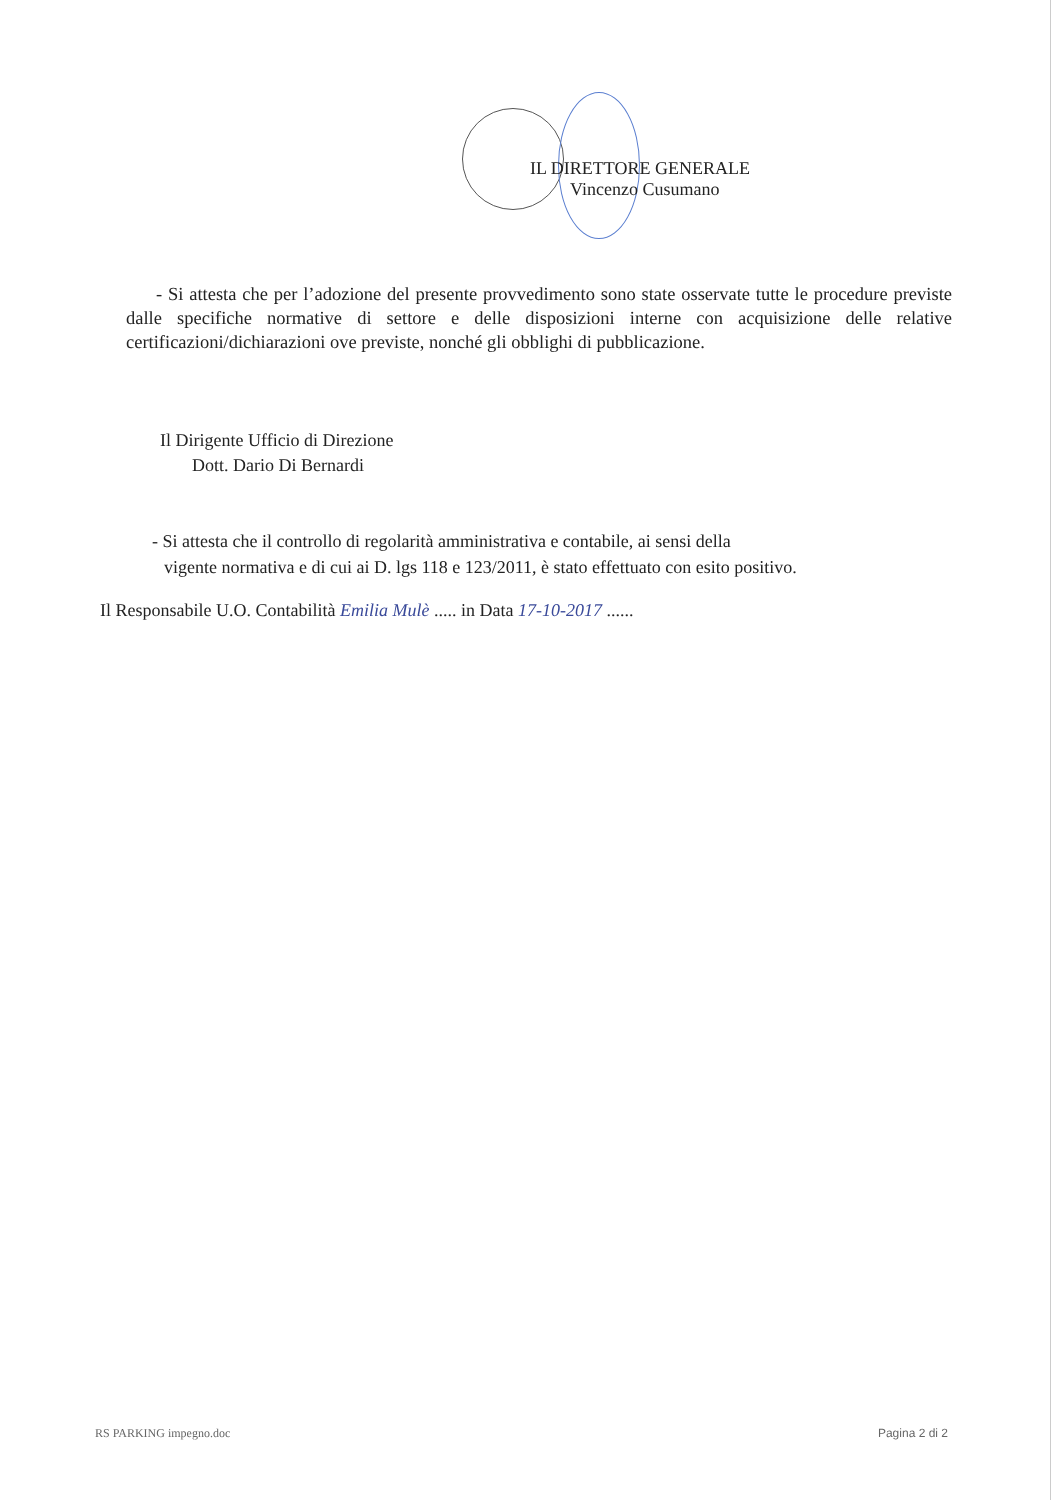IL DIRETTORE GENERALE
Vincenzo Cusumano
- Si attesta che per l’adozione del presente provvedimento sono state osservate tutte le procedure previste dalle specifiche normative di settore e delle disposizioni interne con acquisizione delle relative certificazioni/dichiarazioni ove previste, nonché gli obblighi di pubblicazione.
Il Dirigente Ufficio di Direzione
Dott. Dario Di Bernardi
- Si attesta che il controllo di regolarità amministrativa e contabile, ai sensi della
vigente normativa e di cui ai D. lgs 118 e 123/2011, è stato effettuato con esito positivo.
Il Responsabile U.O. Contabilità Emilia Mulè ..... in Data 17-10-2017 ......
RS PARKING impegno.doc Pagina 2 di 2